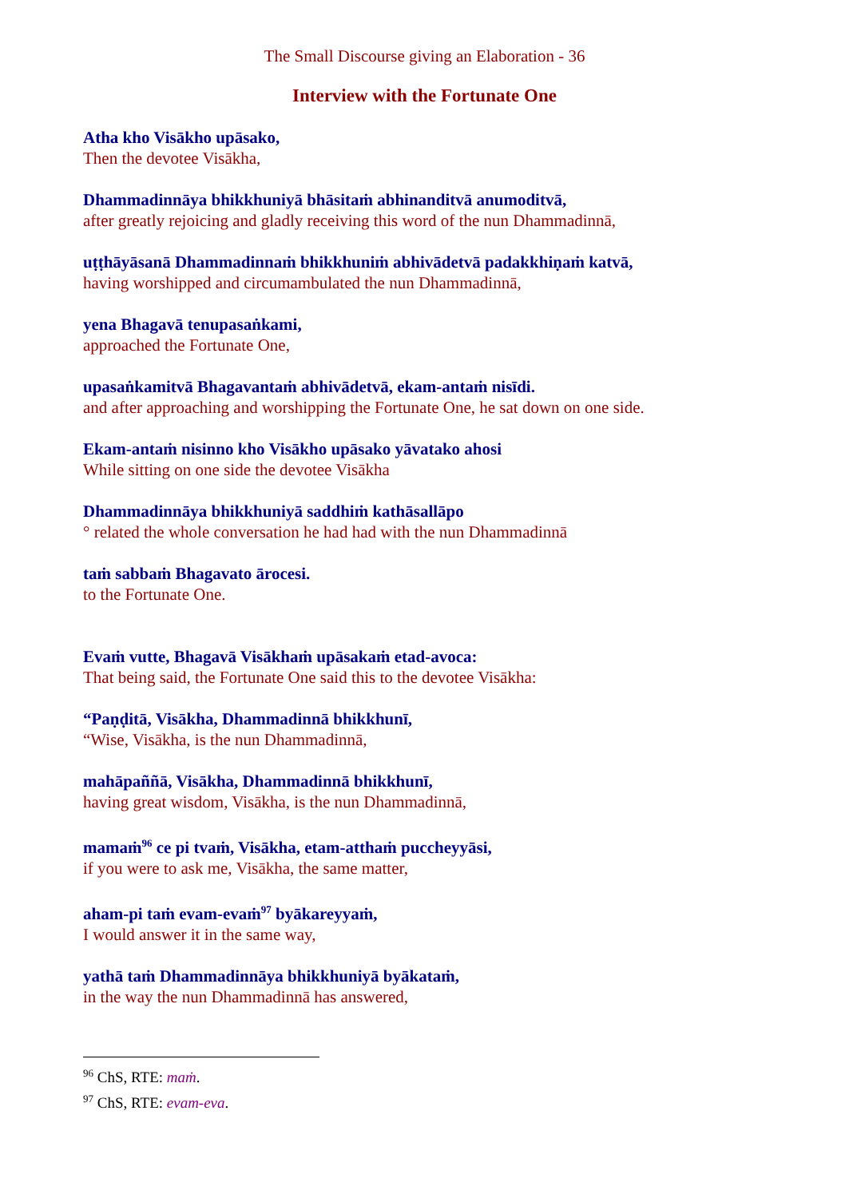The Small Discourse giving an Elaboration - 36
Interview with the Fortunate One
Atha kho Visākho upāsako,
Then the devotee Visākha,
Dhammadinnāya bhikkhuniyā bhāsitaṁ abhinanditvā anumoditvā,
after greatly rejoicing and gladly receiving this word of the nun Dhammadinnā,
uṭṭhāyāsanā Dhammadinnaṁ bhikkhuniṁ abhivādetvā padakkhiṇaṁ katvā,
having worshipped and circumambulated the nun Dhammadinnā,
yena Bhagavā tenupasaṅkami,
approached the Fortunate One,
upasaṅkamitvā Bhagavantaṁ abhivādetvā, ekam-antaṁ nisīdi.
and after approaching and worshipping the Fortunate One, he sat down on one side.
Ekam-antaṁ nisinno kho Visākho upāsako yāvatako ahosi
While sitting on one side the devotee Visākha
Dhammadinnāya bhikkhuniyā saddhiṁ kathāsallāpo
° related the whole conversation he had had with the nun Dhammadinnā
taṁ sabbaṁ Bhagavato ārocesi.
to the Fortunate One.
Evaṁ vutte, Bhagavā Visākhaṁ upāsakaṁ etad-avoca:
That being said, the Fortunate One said this to the devotee Visākha:
“Paṇḍitā, Visākha, Dhammadinnā bhikkhunī,
“Wise, Visākha, is the nun Dhammadinnā,
mahāpaññā, Visākha, Dhammadinnā bhikkhunī,
having great wisdom, Visākha, is the nun Dhammadinnā,
mamaṁ<sup>96</sup> ce pi tvaṁ, Visākha, etam-atthaṁ puccheyyāsi,
if you were to ask me, Visākha, the same matter,
aham-pi taṁ evam-evaṁ<sup>97</sup> byākareyyaṁ,
I would answer it in the same way,
yathā taṁ Dhammadinnāya bhikkhuniyā byākataṁ,
in the way the nun Dhammadinnā has answered,
<sup>96</sup> ChS, RTE: maṁ.
<sup>97</sup> ChS, RTE: evam-eva.